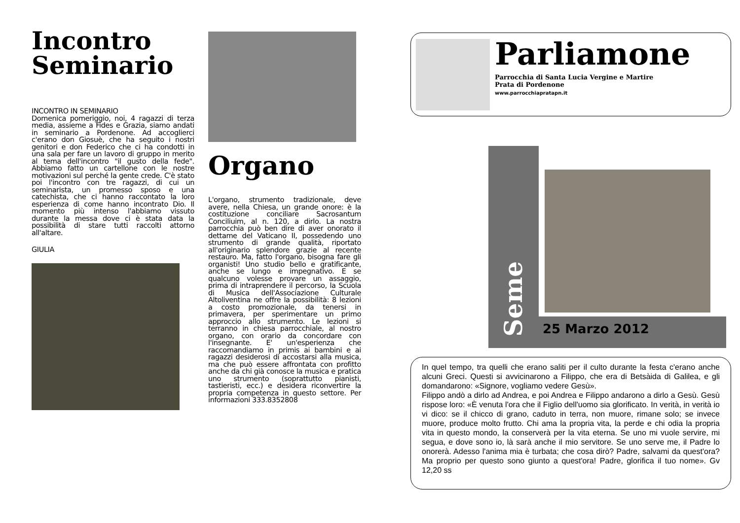Incontro
Seminario
INCONTRO IN SEMINARIO
Domenica pomeriggio, noi, 4 ragazzi di terza media, assieme a Fides e Grazia, siamo andati in seminario a Pordenone. Ad accoglierci c'erano don Giosuè, che ha seguito i nostri genitori e don Federico che ci ha condotti in una sala per fare un lavoro di gruppo in merito al tema dell'incontro "il gusto della fede". Abbiamo fatto un cartellone con le nostre motivazioni sul perché la gente crede. C'è stato poi l'incontro con tre ragazzi, di cui un seminarista, un promesso sposo e una catechista, che ci hanno raccontato la loro esperienza di come hanno incontrato Dio. Il momento più intenso l'abbiamo vissuto durante la messa dove ci è stata data la possibilità di stare tutti raccolti attorno all'altare.
GIULIA
Organo
L'organo, strumento tradizionale, deve avere, nella Chiesa, un grande onore: è la costituzione conciliare Sacrosantum Conciliuim, al n. 120, a dirlo. La nostra parrocchia può ben dire di aver onorato il dettame del Vaticano II, possedendo uno strumento di grande qualità, riportato all'originario splendore grazie al recente restauro. Ma, fatto l'organo, bisogna fare gli organisti! Uno studio bello e gratificante, anche se lungo e impegnativo. E se qualcuno volesse provare un assaggio, prima di intraprendere il percorso, la Scuola di Musica dell'Associazione Culturale Altoliventina ne offre la possibilità: 8 lezioni a costo promozionale, da tenersi in primavera, per sperimentare un primo approccio allo strumento. Le lezioni si terranno in chiesa parrocchiale, al nostro organo, con orario da concordare con l'insegnante. E' un'esperienza che raccomandiamo in primis ai bambini e ai ragazzi desiderosi di accostarsi alla musica, ma che può essere affrontata con profitto anche da chi già conosce la musica e pratica uno strumento (soprattutto pianisti, tastieristi, ecc.) e desidera riconvertire la propria competenza in questo settore. Per informazioni 333.8352808
Parliamone
Parrocchia di Santa Lucia Vergine e Martire
Prata di Pordenone
www.parrocchiapratapn.it
Seme
25 Marzo 2012
In quel tempo, tra quelli che erano saliti per il culto durante la festa c'erano anche alcuni Greci. Questi si avvicinarono a Filippo, che era di Betsàida di Galilea, e gli domandarono: «Signore, vogliamo vedere Gesù».
Filippo andò a dirlo ad Andrea, e poi Andrea e Filippo andarono a dirlo a Gesù. Gesù rispose loro: «È venuta l'ora che il Figlio dell'uomo sia glorificato. In verità, in verità io vi dico: se il chicco di grano, caduto in terra, non muore, rimane solo; se invece muore, produce molto frutto. Chi ama la propria vita, la perde e chi odia la propria vita in questo mondo, la conserverà per la vita eterna. Se uno mi vuole servire, mi segua, e dove sono io, là sarà anche il mio servitore. Se uno serve me, il Padre lo onorerà. Adesso l'anima mia è turbata; che cosa dirò? Padre, salvami da quest'ora? Ma proprio per questo sono giunto a quest'ora! Padre, glorifica il tuo nome». Gv 12,20 ss